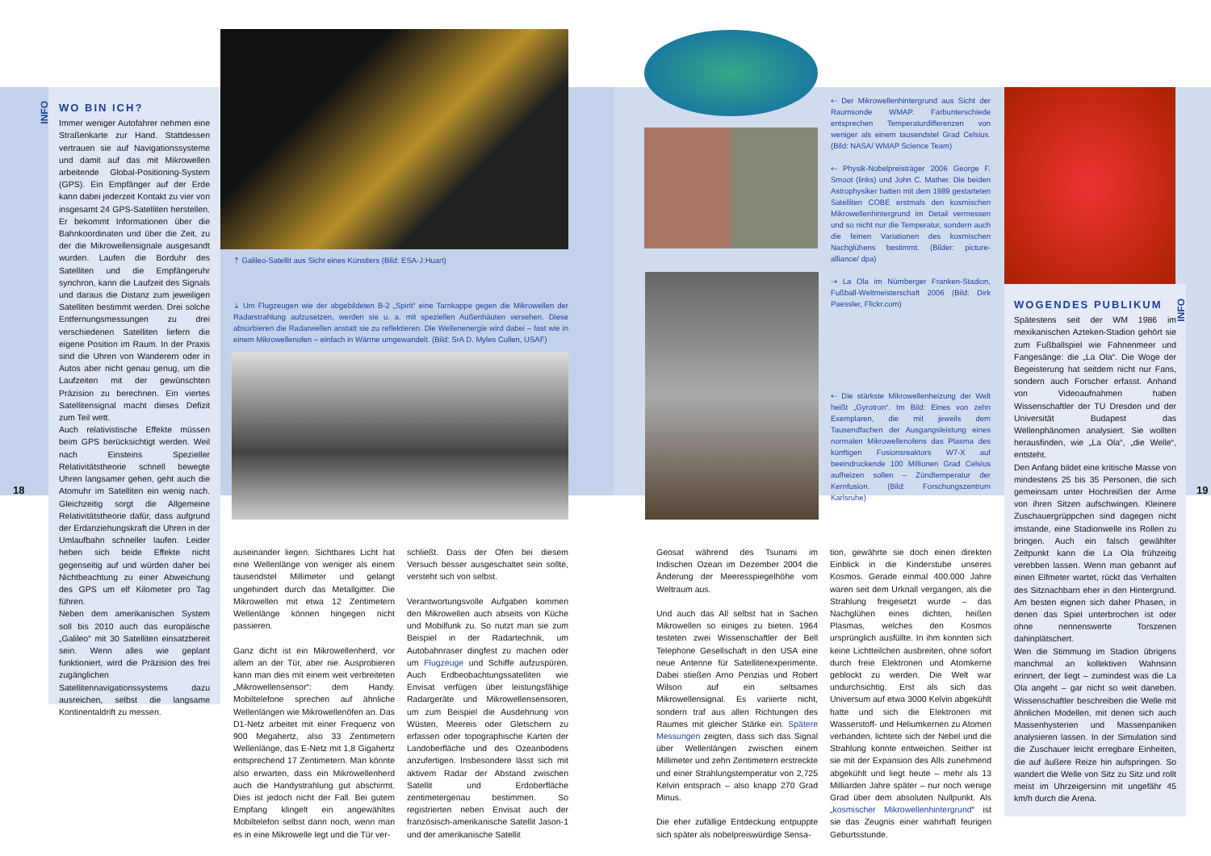18 19
WO BIN ICH?
Immer weniger Autofahrer nehmen eine Straßenkarte zur Hand. Stattdessen vertrauen sie auf Navigationssysteme und damit auf das mit Mikrowellen arbeitende Global-Positioning-System (GPS). Ein Empfänger auf der Erde kann dabei jederzeit Kontakt zu vier von insgesamt 24 GPS-Satelliten herstellen. Er bekommt Informationen über die Bahnkoordinaten und über die Zeit, zu der die Mikrowellensignale ausgesandt wurden. Laufen die Borduhr des Satelliten und die Empfängeruhr synchron, kann die Laufzeit des Signals und daraus die Distanz zum jeweiligen Satelliten bestimmt werden. Drei solche Entfernungsmessungen zu drei verschiedenen Satelliten liefern die eigene Position im Raum. In der Praxis sind die Uhren von Wanderern oder in Autos aber nicht genau genug, um die Laufzeiten mit der gewünschten Präzision zu berechnen. Ein viertes Satellitensignal macht dieses Defizit zum Teil wett.
Auch relativistische Effekte müssen beim GPS berücksichtigt werden. Weil nach Einsteins Spezieller Relativitätstheorie schnell bewegte Uhren langsamer gehen, geht auch die Atomuhr im Satelliten ein wenig nach. Gleichzeitig sorgt die Allgemeine Relativitätstheorie dafür, dass aufgrund der Erdanziehungskraft die Uhren in der Umlaufbahn schneller laufen. Leider heben sich beide Effekte nicht gegenseitig auf und würden daher bei Nichtbeachtung zu einer Abweichung des GPS um elf Kilometer pro Tag führen.
Neben dem amerikanischen System soll bis 2010 auch das europäische „Galileo“ mit 30 Satelliten einsatzbereit sein. Wenn alles wie geplant funktioniert, wird die Präzision des frei zugänglichen Satellitennavigationssystems dazu ausreichen, selbst die langsame Kontinentaldrift zu messen.
INFO
⇡ Galileo-Satellit aus Sicht eines Künstlers (Bild: ESA-J.Huart)
⇣ Um Flugzeugen wie der abgebildeten B-2 „Spirit“ eine Tarnkappe gegen die Mikrowellen der Radarstrahlung aufzusetzen, werden sie u. a. mit speziellen Außenhäuten versehen. Diese absorbieren die Radarwellen anstatt sie zu reflektieren. Die Wellenenergie wird dabei – fast wie in einem Mikrowellenofen – einfach in Wärme umgewandelt. (Bild: SrA D. Myles Cullen, USAF)
auseinander liegen. Sichtbares Licht hat eine Wellenlänge von weniger als einem tausendstel Millimeter und gelangt ungehindert durch das Metallgitter. Die Mikrowellen mit etwa 12 Zentimetern Wellenlänge können hingegen nicht passieren.
Ganz dicht ist ein Mikrowellenherd, vor allem an der Tür, aber nie. Ausprobieren kann man dies mit einem weit verbreiteten „Mikrowellensensor“: dem Handy. Mobiltelefone sprechen auf ähnliche Wellenlängen wie Mikrowellenöfen an. Das D1-Netz arbeitet mit einer Frequenz von 900 Megahertz, also 33 Zentimetern Wellenlänge, das E-Netz mit 1,8 Gigahertz entsprechend 17 Zentimetern. Man könnte also erwarten, dass ein Mikrowellenherd auch die Handystrahlung gut abschirmt. Dies ist jedoch nicht der Fall. Bei gutem Empfang klingelt ein angewähltes Mobiltelefon selbst dann noch, wenn man es in eine Mikrowelle legt und die Tür ver-
schließt. Dass der Ofen bei diesem Versuch besser ausgeschaltet sein sollte, versteht sich von selbst.
Verantwortungsvolle Aufgaben kommen den Mikrowellen auch abseits von Küche und Mobilfunk zu. So nutzt man sie zum Beispiel in der Radartechnik, um Autobahnraser dingfest zu machen oder um Flugzeuge und Schiffe aufzuspüren. Auch Erdbeobachtungssatelliten wie Envisat verfügen über leistungsfähige Radargeräte und Mikrowellensensoren, um zum Beispiel die Ausdehnung von Wüsten, Meereis oder Gletschern zu erfassen oder topographische Karten der Landoberfläche und des Ozeanbodens anzufertigen. Insbesondere lässt sich mit aktivem Radar der Abstand zwischen Satellit und Erdoberfläche zentimetergenau bestimmen. So registrierten neben Envisat auch der französisch-amerikanische Satellit Jason-1 und der amerikanische Satellit
⇠ Der Mikrowellenhintergrund aus Sicht der Raumsonde WMAP. Farbunterschiede entsprechen Temperaturdifferenzen von weniger als einem tausendstel Grad Celsius. (Bild: NASA/ WMAP Science Team)
⇠ Physik-Nobelpreisträger 2006 George F. Smoot (links) und John C. Mather. Die beiden Astrophysiker hatten mit dem 1989 gestarteten Satelliten COBE erstmals den kosmischen Mikrowellenhintergrund im Detail vermessen und so nicht nur die Temperatur, sondern auch die feinen Variationen des kosmischen Nachglühens bestimmt. (Bilder: picture-alliance/ dpa)
⇢ La Ola im Nürnberger Franken-Stadion, Fußball-Weltmeisterschaft 2006 (Bild: Dirk Paessler, Flickr.com)
⇠ Die stärkste Mikrowellenheizung der Welt heißt „Gyrotron“. Im Bild: Eines von zehn Exemplaren, die mit jeweils dem Tausendfachen der Ausgangsleistung eines normalen Mikrowellenofens das Plasma des künftigen Fusionsreaktors W7-X auf beeindruckende 100 Millionen Grad Celsius aufheizen sollen – Zündtemperatur der Kernfusion. (Bild: Forschungszentrum Karlsruhe)
Geosat während des Tsunami im Indischen Ozean im Dezember 2004 die Änderung der Meeresspiegelhöhe vom Weltraum aus.
Und auch das All selbst hat in Sachen Mikrowellen so einiges zu bieten. 1964 testeten zwei Wissenschaftler der Bell Telephone Gesellschaft in den USA eine neue Antenne für Satellitenexperimente. Dabei stießen Arno Penzias und Robert Wilson auf ein seltsames Mikrowellensignal. Es variierte nicht, sondern traf aus allen Richtungen des Raumes mit gleicher Stärke ein. Spätere Messungen zeigten, dass sich das Signal über Wellenlängen zwischen einem Millimeter und zehn Zentimetern erstreckte und einer Strahlungstemperatur von 2,725 Kelvin entsprach – also knapp 270 Grad Minus.
Die eher zufällige Entdeckung entpuppte sich später als nobelpreiswürdige Sensa-
tion, gewährte sie doch einen direkten Einblick in die Kinderstube unseres Kosmos. Gerade einmal 400.000 Jahre waren seit dem Urknall vergangen, als die Strahlung freigesetzt wurde – das Nachglühen eines dichten, heißen Plasmas, welches den Kosmos ursprünglich ausfüllte. In ihm konnten sich keine Lichtteilchen ausbreiten, ohne sofort durch freie Elektronen und Atomkerne geblockt zu werden. Die Welt war undurchsichtig. Erst als sich das Universum auf etwa 3000 Kelvin abgekühlt hatte und sich die Elektronen mit Wasserstoff- und Heliumkernen zu Atomen verbanden, lichtete sich der Nebel und die Strahlung konnte entweichen. Seither ist sie mit der Expansion des Alls zunehmend abgekühlt und liegt heute – mehr als 13 Milliarden Jahre später – nur noch wenige Grad über dem absoluten Nullpunkt. Als „kosmischer Mikrowellenhintergrund“ ist sie das Zeugnis einer wahrhaft feurigen Geburtsstunde.
WOGENDES PUBLIKUM
Spätestens seit der WM 1986 im mexikanischen Azteken-Stadion gehört sie zum Fußballspiel wie Fahnenmeer und Fangesänge: die „La Ola“. Die Woge der Begeisterung hat seitdem nicht nur Fans, sondern auch Forscher erfasst. Anhand von Videoaufnahmen haben Wissenschaftler der TU Dresden und der Universität Budapest das Wellenphänomen analysiert. Sie wollten herausfinden, wie „La Ola“, „die Welle“, entsteht.
Den Anfang bildet eine kritische Masse von mindestens 25 bis 35 Personen, die sich gemeinsam unter Hochreißen der Arme von ihren Sitzen aufschwingen. Kleinere Zuschauergrüppchen sind dagegen nicht imstande, eine Stadionwelle ins Rollen zu bringen. Auch ein falsch gewählter Zeitpunkt kann die La Ola frühzeitig verebben lassen. Wenn man gebannt auf einen Elfmeter wartet, rückt das Verhalten des Sitznachbarn eher in den Hintergrund. Am besten eignen sich daher Phasen, in denen das Spiel unterbrochen ist oder ohne nennenswerte Torszenen dahinplätschert.
Wen die Stimmung im Stadion übrigens manchmal an kollektiven Wahnsinn erinnert, der liegt – zumindest was die La Ola angeht – gar nicht so weit daneben. Wissenschaftler beschreiben die Welle mit ähnlichen Modellen, mit denen sich auch Massenhysterien und Massenpaniken analysieren lassen. In der Simulation sind die Zuschauer leicht erregbare Einheiten, die auf äußere Reize hin aufspringen. So wandert die Welle von Sitz zu Sitz und rollt meist im Uhrzeigersinn mit ungefähr 45 km/h durch die Arena.
INFO